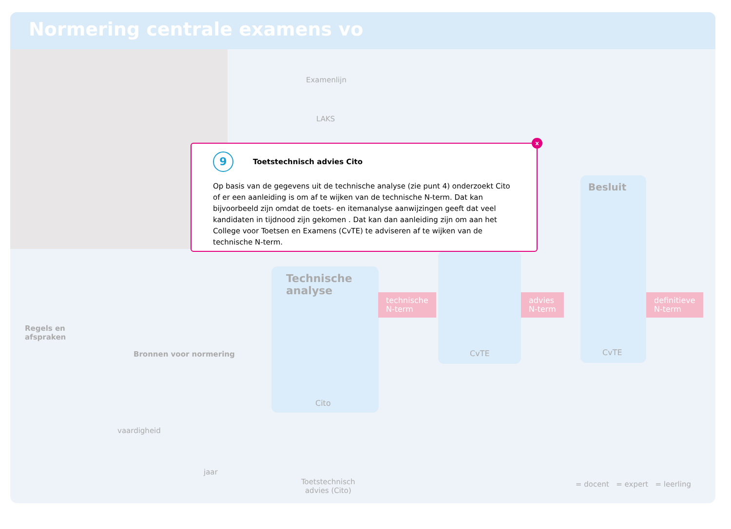Normering centrale examens vo
Examenlijn
LAKS
Technische analyse
Cito
technische
N-term
CvTE
advies
N-term
Besluit
CvTE
definitieve
N-term
Regels en
afspraken
Bronnen voor normering
vaardigheid
jaar
Toetstechnisch
advies (Cito)
= docent = expert = leerling
x
9 Toetstechnisch advies Cito
Op basis van de gegevens uit de technische analyse (zie punt 4) onderzoekt Cito of er een aanleiding is om af te wijken van de technische N-term. Dat kan bijvoorbeeld zijn omdat de toets- en itemanalyse aanwijzingen geeft dat veel kandidaten in tijdnood zijn gekomen . Dat kan dan aanleiding zijn om aan het College voor Toetsen en Examens (CvTE) te adviseren af te wijken van de technische N-term.